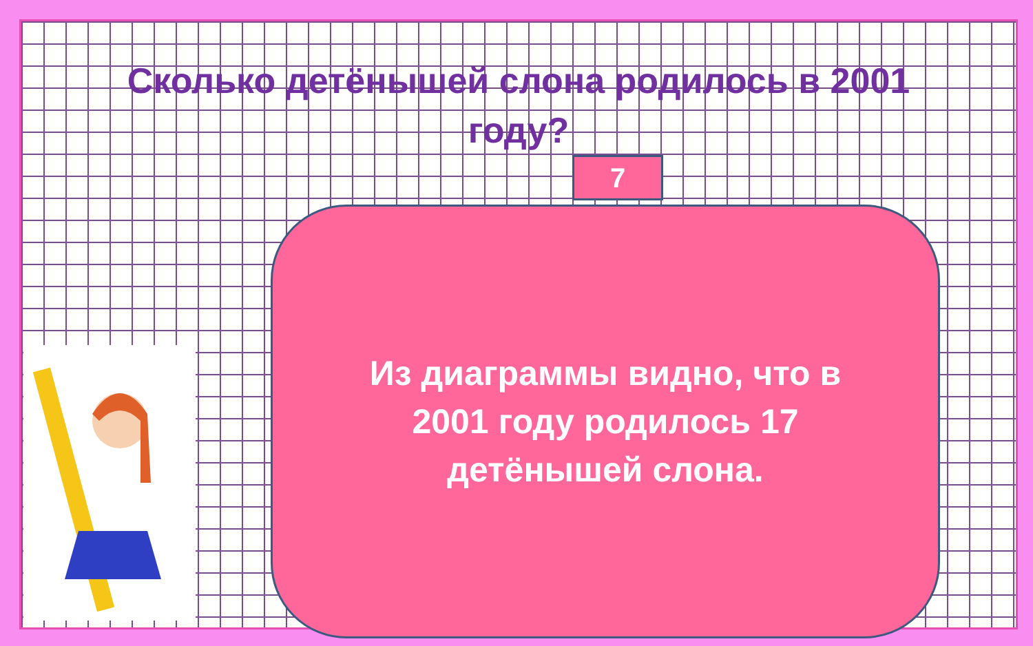Сколько детёнышей слона родилось в 2001 году?
7
Из диаграммы видно, что в 2001 году родилось 17 детёнышей слона.